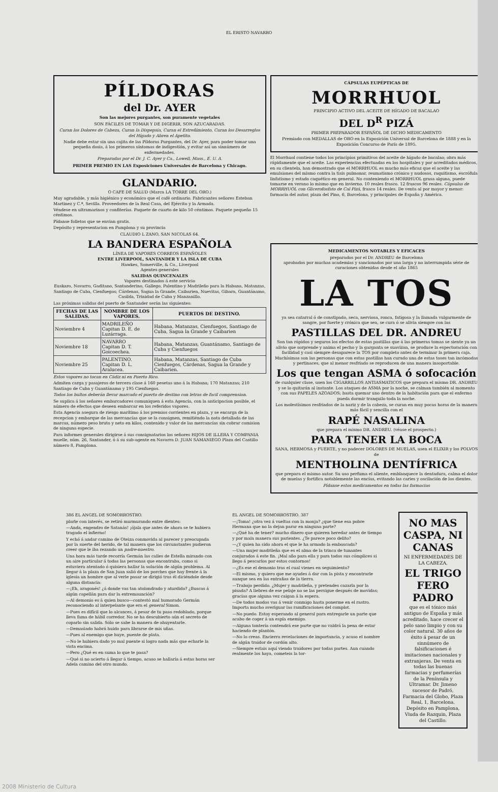EL ERISTO NAVARRO
PÍLDORAS
del Dr. AYER
Son las mejores purgantes, son puramente vegetales
SON FÁCILES DE TOMAR Y DE DIGERIR, SON AZUCARADAS.
Curan los Dolores de Cabeza, Curan la Dispepsia, Curan el Estreñimiento, Curan los Desarreglos del Hígado y Abren el Apetito.
Nadie debe estar sin una cajita de las Píldoras Purgantes, del Dr. Ayer, para poder tomar una pequeña dosis, á los primeros síntomas de indigestión, y evitar así un sinnúmero de enfermedades.
Preparadas por el Dr. J. C. Ayer y Ca., Lowell, Mass., E. U. A.
PRIMER PREMIO EN LAS Exposiciones Universales de Barcelona y Chicago.
GLANDARIO.
O CAFE DE SALUD (Marca LA TORRE DEL ORO.)
Muy agradable, y más higiénico y económico que el café ordinario. Fabricantes señores Esteban Martinez y C.ª, Sevilla. Proveedores de la Real Casa, del Ejército y la Armada.
Véndese en ultramarinos y confiterías. Paquete de cuarto de kilo 50 céntimos. Paquete pequeño 15 céntimos.
Pídanse folletos que se envian gratis.
Depósito y representacion en Pamplona y su provincia
CLAUDIO L ZANO, SAN NICOLAS 64.
LA BANDERA ESPAÑOLA
LÍNEA DE VAPORES CORREOS ESPAÑOLES
ENTRE LIVERPOOL, SANTANDER Y LA ISLA DE CUBA
Hawkes, Somerville, & Co., Liverpool
Agentes generales
SALIDAS QUINCENALES
Vapores destinados á este servicio
Euskaro, Navarro, Gaditano, Santanderino, Gallego, Palentino y Madrileño para la Habana, Matanzas, Santiago de Cuba, Cienfuegos; Cárdenas, Sagua la Grande, Caibarien, Nuevitas, Gibara, Guantánamo, Casilda, Trinidad de Cuba y Manzanillo.
Las próximas salidas del puerto de Santander serán las siguientes:
| FECHAS DE LAS SALIDAS. | NOMBRE DE LOS VAPORES. | PUERTOS DE DESTINO. |
| --- | --- | --- |
| Noviembre 4 | MADRILEÑO Capitan D. E. de Luzárraga. | Habana, Matanzas, Cienfuegos, Santiago de Cuba, Sagua la Grande y Caibarien |
| Noviembre 18 | NAVARRO Capitan D. T. Goicoechea. | Habana, Matanzas, Guantánamo, Santiago de Cuba y Cienfuegos |
| Noviembre 25 | PALENTINO. Capitan D. L. Aralucea. | Habana, Matanzas, Santiago de Cuba Cienfuegos, Cárdenas, Sagua la Grande y Caibarien. |
Estos vapores no tocan en Cádiz ni en Puerto Rico.
Admiten carga y pasajeros de tercera clase á 160 pesetas uno á la Habana; 170 Matanzas; 210 Santiago de Cuba y Guantánamo y 195 Cienfuegos.
Todos los bultos deberán llevar marcado el puerto de destino con letras de facil comprension.
Se suplica á los señores embarcadores comuniquen á esta Agencia, con la anticipacion posible, el número de efectos que deseen embarcar en los referidos vapores.
Esta Agencia asegura de riesgo marítimo á los premios corrientes en plaza, y se encarga de la recepcion y embarque de las mercancías que se la consignen, remitiéndo la nota detallada de las marcas, número peso bruto y neto en kilos, contenido y valor de las mercancías sin cobrar comision de ninguna especie.
Para informes generales dirigirse á sus consignatarios los señores HIJOS DE ILLERA Y COMPANIA muelle, núm. 26, Santander, ó á su sub-agente en Navarra D. JUAN SAMANIEGO Plaza del Castillo número 8, Pamplona.
CÁPSULAS EUPÉPTICAS DE
MORRHUOL
PRINCIPIO ACTIVO DEL ACEITE DE HÍGADO DE BACALAO
DEL D<sup>R</sup> PIZÁ
PRIMER PREPARADOR ESPAÑOL DE DICHO MEDICAMENTO
Premiado con MEDALLAS de ORO en la Exposición Universal de Barcelona de 1888 y en la Exposición Concurso de París de 1895.
El Morrhuol contiene todos los principios primitivos del aceite de hígado de bacalao; obra más rápidamente que el aceite. Las experiencias efectuadas en los hospitales y por acreditados médicos, en su clientela, han demostrado que el MORRHUOL es mucho más eficaz que el aceite y las emulsiones del mismo contra la tisis pulmonar, reumatismo crónico y nudosos, raquitismo, escrófula, linfatismo y estado caquético en general. No conteniendo el MORRHUOL grasa alguna, puede tomarse en verano lo mismo que en invierno. 10 reales frasco. 12 frascos 96 reales. Cápsulas de MORRHUOL con Glicerofosfato de Cal Pizá, frasco 14 reales. De venta al por mayor y menor: farmacia del autor, plaza del Pino, 6, Barcelona, y principales de España y América.
MEDICAMENTOS NOTABLES Y EFICACES
preparados por el Dr. ANDREU de Barcelona
aprobados por muchas academias y sancionados por una larga y no interrumpida série de curaciones obtenidas desde el año 1865
LA TOS
ya sea catarral ó de constipado, seca, nerviosa, ronca, fatigosa y la llamada vulgarmente de sangre, por fuerte y crónica que sea, se cura ó se alivia siempre con las
PASTILLAS DEL DR. ANDREU
Son tan rápidos y seguros los efectos de estas pastillas que á las primeras tomas se siente ya un alivio que sorprende y anima el pecho y la garganta se suavizan, se produce la espectoración con facilidad y casi siempre desaparece la TOS por completo antes de terminar la primera caja. Muchísimas son las personas que con estas pastillas han curado una de estas toses tan incómodas y pertinaces, que al menor resfriado se reproducen de una manera insoportable.
Los que tengan ASMA ó sofocación
de cualquier clase, usen los CIGARRILLOS ANTIASMATICOS que prepara el mismo DR. ANDREU y se lo quitarán al instante. Los ataques de ASMA por la noche, se calman también al momento con sus PAPELES AZOADOS; basta quemar uno dentro de la habitación para que el enfermo pueda dormir tranquilo toda la noche.
Los molestísimos resfriados de la nariz y de la cabeza, se curan en muy pocas horas de la manera más fácil y sencilla con el
RAPÉ NASALINA
que prepara el mismo DR. ANDREU. (véase el prospecto.)
PARA TENER LA BOCA
SANA, HERMOSA y FUERTE, y no padecer DOLORES DE MUELAS, usen el ELIXIR y los POLVOS de
MENTHOLINA DENTÍFRICA
que prepara el mismo autor. Su uso perfuma el aliente, emblanquece la dentadura, calma el dolor de muelas y fortifica notablemente las encías, evitando las caries y oscilación de los dientes.
Pídanse estos medicamentos en todas las farmacias
386 EL ANGEL DE SOMORROSTRO.
plarle con interés, se retiró murmurando entre dientes:
—Anda, engendro de Satanás! ¡ójala que antes de ahora se te hubiera tragado el infierno!
Y echó á andar camino de Oteiza conmovida al parecer y preocupada por la suerte del herido, de tal manera que los circunstantes pudieron creer que le iba rezando un padre-nuestro.
Una hora más tarde recorría Germán las calles de Estella mirando con un aire particular á todas las personas que encontraba, como si estuviera atentado ó quisiera hallar la solución de algún problema. Al llegar á la plaza de San Juan salió de los porches que hay frente á la iglesia un hombre que al verle pasar se dirigió tras él diciéndole desde alguna distancia:
—¡Eh, aragonés! ¿á donde vas tan atolondrado y aturdido? ¿Buscas á algún capellán para dar la extremaunción?
—Al demonio es á quien busco—contestó mal humorado Germán reconociendo al interpelante que era el general Simon.
—Pues es difícil que lo alcances, á pesar de tu paso redoblado, porque lleva fama de hábil corredor. No se ha descubierto aún el secreto de coparlo sin salida. Sólo se sabe la manera de ahuyentarle.
—Demasiado habrá huido para librarse de mis uñas.
—Pues al enemigo que huye, puente de plata.
—No le hubiera dado yo mal puente si logro nada más que echarle la vista encima.
—Pero ¿Qué es en suma lo que te pasa?
—Qué si no acierto á llegar á tiempo, acaso se hallaría á estas horas ser Adela camino del otro mundo.
EL ANGEL DE SOMORROSTRO. 387
—¡Toma! ¿otra vez á vueltas con la monja? ¿que tiene esa pobre Hermana que no la dejan parar en ninguna parte?
—¿Qué ha de tener? mucho dinero que quieren heredar antes de tiempo y por mala manera sus parientes. ¿Te parece poco delito?
—¿Y quien ha sido ahora el que le ha armado la emboscada?
—Una mujer madrileña que es el alma de la trinca de tunantes conjurados á este fin. ¡Mal año para ella y para todos sus cómplices si llego á pescarlos por estos contornos!
—¿Es ese el demonio tras el cual vienes en seguimiento?
—El mismo, y quiero que me ayudes á dar con la pista y encontrarle aunque sea en las entrañas de la tierra.
—Trabajo perdido. ¿Mujer y madrileña, y pretendes cazarla por la pisada? A liebres de ese pelaje no se las persigue después de movidas; gracias que alguna vez caigan á la espera.
—De todos modos vas á venir conmigo hasta ponerme en el rastro. Importa mucho averiguar las ramificaciones del complot.
—No puedo. Estoy esperando al general para entregarle un parte que acabo de coger á un espía enemigo.
—Alguna tontería contendrá ese parte que no valdrá la pena de estar haciendo de plantón.
—No lo creas. Encierra revelaciones de importancia, y acaso el nombre de algún traidor de cordón alto.
—Siempre estais aquí viendo traidores por todas partes. Aun cuando realmente los haya, cometeis la tor-
NO MAS CASPA, NI CANAS
NI ENFERMEDADES DE LA CABEZA.
EL TRIGO FERO PADRO
que es el tónico más antiguo de España y más acreditado, hace crecer el pelo sano limpio y con su color natural. 30 años de éxito á pesar de un sinnúmero de falsificaciones é imitaciones nacionales y extranjeras. De venta en todas las buenas farmacias y perfumerías de la Península y Ultramar. Dr. Jimeno sucesor de Padró, Farmacia del Globo, Plaza Real, 1, Barcelona. Depósito en Pamplona, Viuda de Razquin, Plaza del Castillo.
2008 Ministerio de Cultura